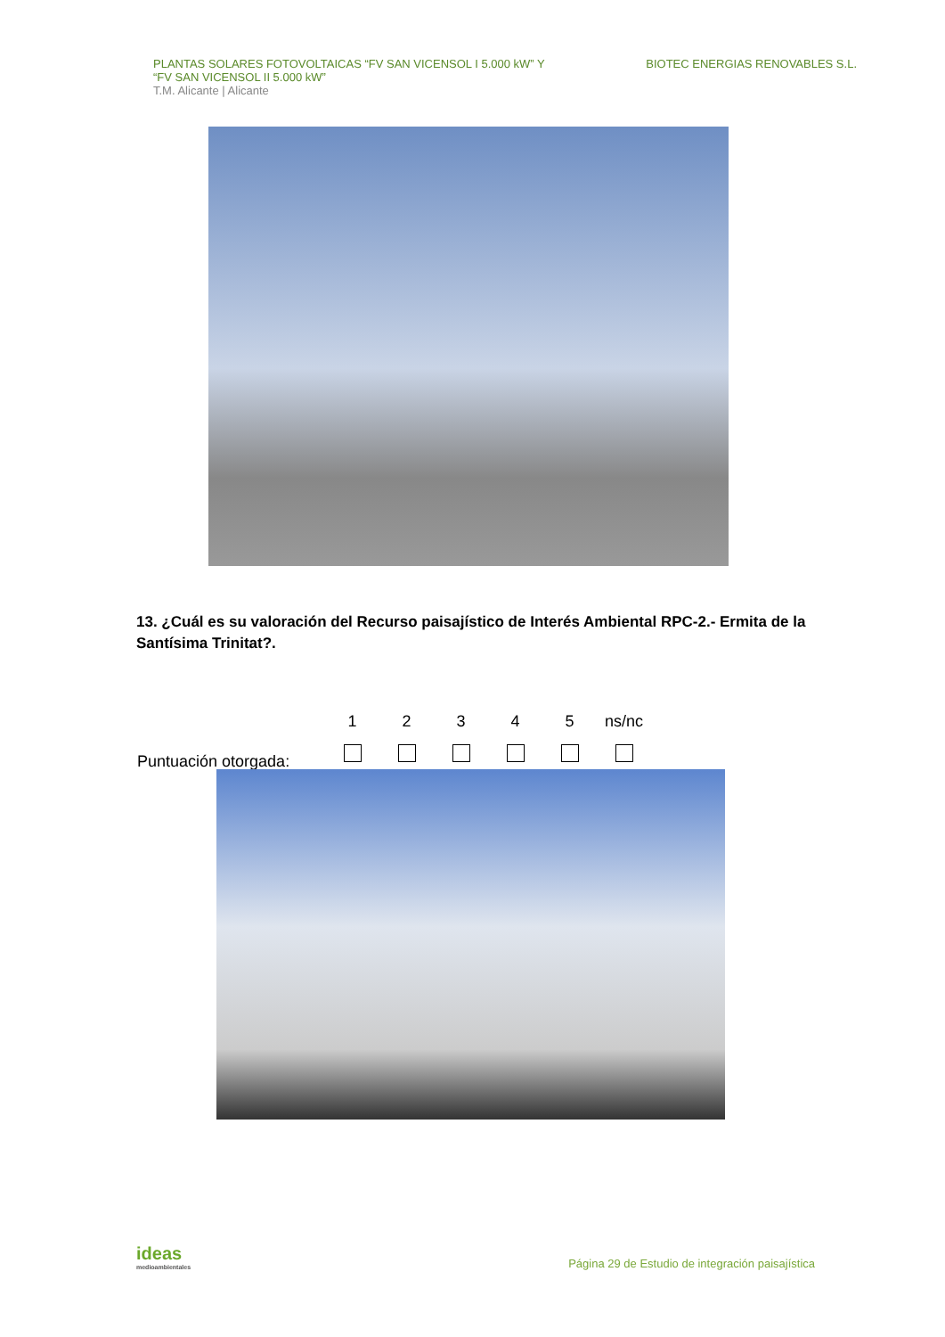PLANTAS SOLARES FOTOVOLTAICAS “FV SAN VICENSOL I 5.000 kW” Y
“FV SAN VICENSOL II 5.000 kW”
T.M. Alicante | Alicante
BIOTEC ENERGIAS RENOVABLES S.L.
13. ¿Cuál es su valoración del Recurso paisajístico de Interés Ambiental RPC-2.- Ermita de la Santísima Trinitat?.
| | 1 | 2 | 3 | 4 | 5 | ns/nc |
| Puntuación otorgada: | | | | | | |
ideas
medioambientales
Página 29 de Estudio de integración paisajística